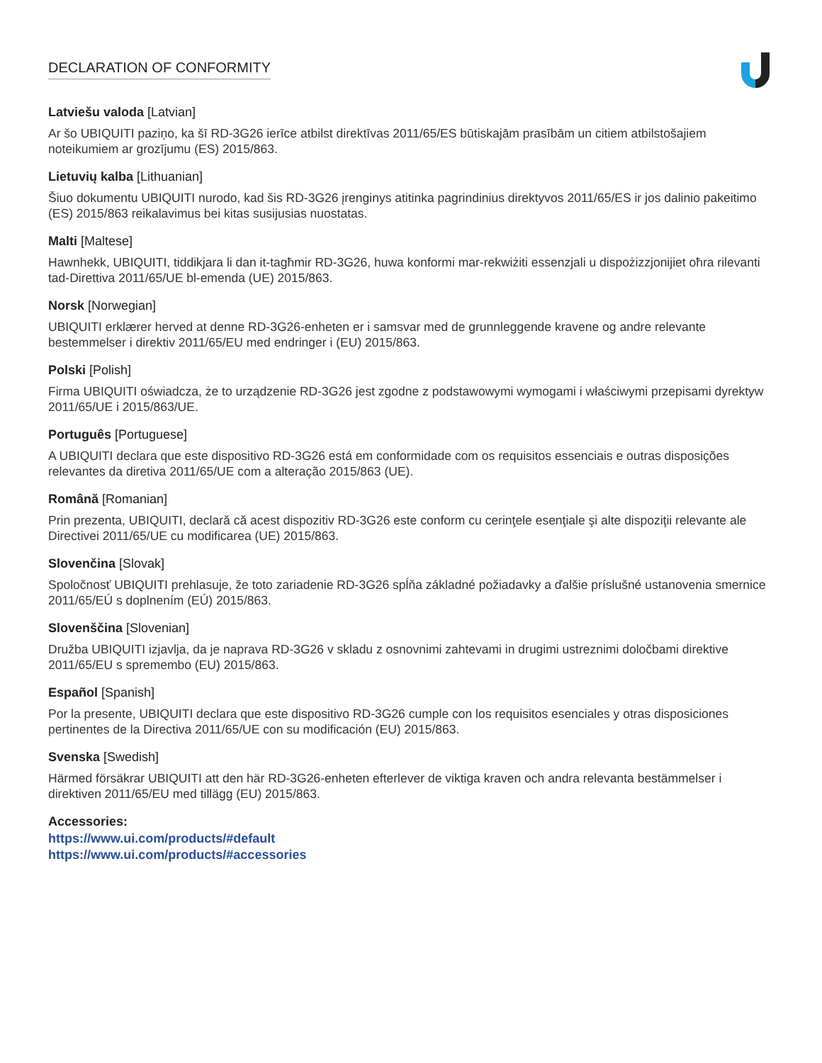DECLARATION OF CONFORMITY
Latviešu valoda [Latvian]
Ar šo UBIQUITI paziņo, ka šī RD-3G26 ierīce atbilst direktīvas 2011/65/ES būtiskajām prasībām un citiem atbilstošajiem noteikumiem ar grozījumu (ES) 2015/863.
Lietuvių kalba [Lithuanian]
Šiuo dokumentu UBIQUITI nurodo, kad šis RD-3G26 įrenginys atitinka pagrindinius direktyvos 2011/65/ES ir jos dalinio pakeitimo (ES) 2015/863 reikalavimus bei kitas susijusias nuostatas.
Malti [Maltese]
Hawnhekk, UBIQUITI, tiddikjara li dan it-tagħmir RD-3G26, huwa konformi mar-rekwiżiti essenzjali u dispożizzjonijiet oħra rilevanti tad-Direttiva 2011/65/UE bl-emenda (UE) 2015/863.
Norsk [Norwegian]
UBIQUITI erklærer herved at denne RD-3G26-enheten er i samsvar med de grunnleggende kravene og andre relevante bestemmelser i direktiv 2011/65/EU med endringer i (EU) 2015/863.
Polski [Polish]
Firma UBIQUITI oświadcza, że to urządzenie RD-3G26 jest zgodne z podstawowymi wymogami i właściwymi przepisami dyrektyw 2011/65/UE i 2015/863/UE.
Português [Portuguese]
A UBIQUITI declara que este dispositivo RD-3G26 está em conformidade com os requisitos essenciais e outras disposições relevantes da diretiva 2011/65/UE com a alteração 2015/863 (UE).
Română [Romanian]
Prin prezenta, UBIQUITI, declară că acest dispozitiv RD-3G26 este conform cu cerinţele esenţiale şi alte dispoziţii relevante ale Directivei 2011/65/UE cu modificarea (UE) 2015/863.
Slovenčina [Slovak]
Spoločnosť UBIQUITI prehlasuje, že toto zariadenie RD-3G26 spĺňa základné požiadavky a ďalšie príslušné ustanovenia smernice 2011/65/EÚ s doplnením (EÚ) 2015/863.
Slovenščina [Slovenian]
Družba UBIQUITI izjavlja, da je naprava RD-3G26 v skladu z osnovnimi zahtevami in drugimi ustreznimi določbami direktive 2011/65/EU s spremembo (EU) 2015/863.
Español [Spanish]
Por la presente, UBIQUITI declara que este dispositivo RD-3G26 cumple con los requisitos esenciales y otras disposiciones pertinentes de la Directiva 2011/65/UE con su modificación (EU) 2015/863.
Svenska [Swedish]
Härmed försäkrar UBIQUITI att den här RD-3G26-enheten efterlever de viktiga kraven och andra relevanta bestämmelser i direktiven 2011/65/EU med tillägg (EU) 2015/863.
Accessories:
https://www.ui.com/products/#default
https://www.ui.com/products/#accessories